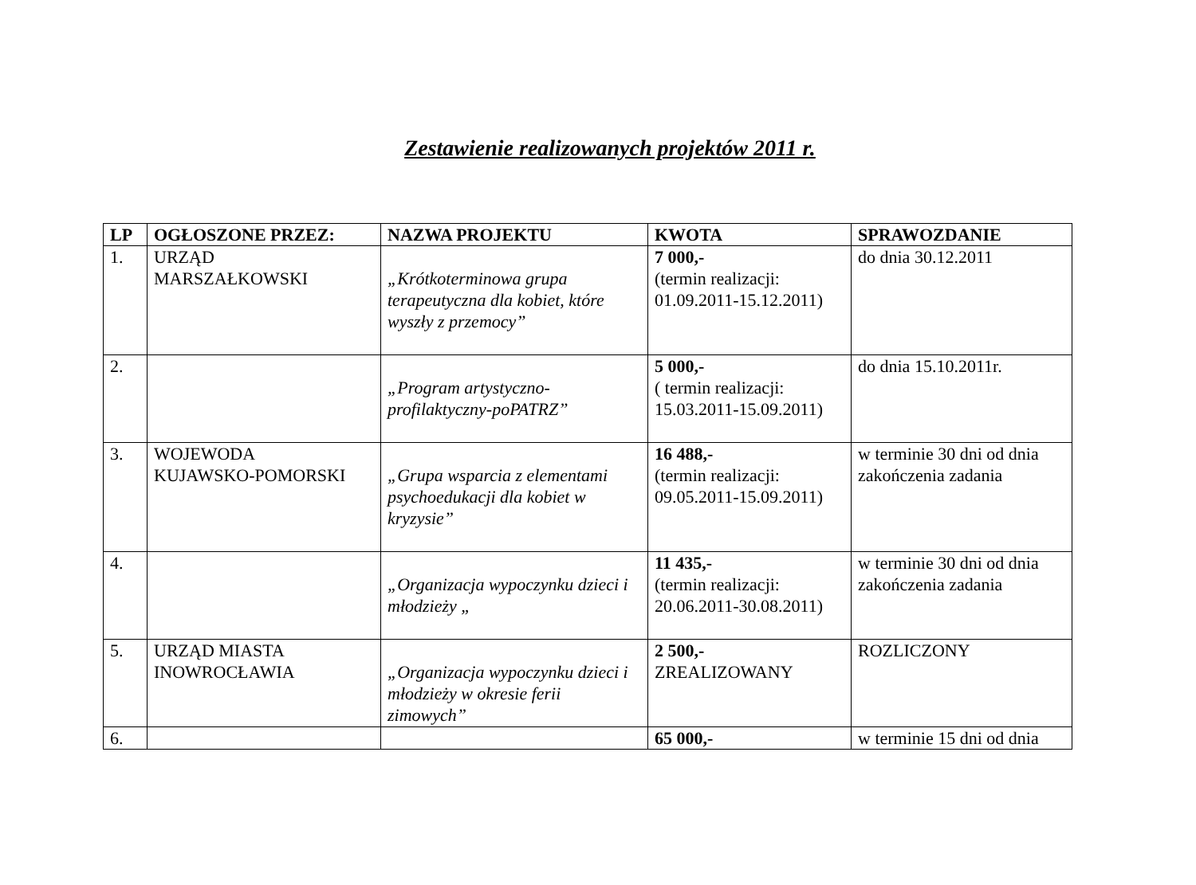Zestawienie realizowanych projektów 2011 r.
| LP | OGŁOSZONE PRZEZ: | NAZWA PROJEKTU | KWOTA | SPRAWOZDANIE |
| --- | --- | --- | --- | --- |
| 1. | URZĄD MARSZAŁKOWSKI | „Krótkoterminowa grupa terapeutyczna dla kobiet, które wyszły z przemocy” | 7 000,- (termin realizacji: 01.09.2011-15.12.2011) | do dnia 30.12.2011 |
| 2. | | „Program artystyczno-profilaktyczny-poPATRZ” | 5 000,- ( termin realizacji: 15.03.2011-15.09.2011) | do dnia 15.10.2011r. |
| 3. | WOJEWODA KUJAWSKO-POMORSKI | „Grupa wsparcia z elementami psychoedukacji dla kobiet w kryzysie” | 16 488,- (termin realizacji: 09.05.2011-15.09.2011) | w terminie 30 dni od dnia zakończenia zadania |
| 4. | | „Organizacja wypoczynku dzieci i młodzieży „ | 11 435,- (termin realizacji: 20.06.2011-30.08.2011) | w terminie 30 dni od dnia zakończenia zadania |
| 5. | URZĄD MIASTA INOWROCŁAWIA | „Organizacja wypoczynku dzieci i młodzieży w okresie ferii zimowych” | 2 500,- ZREALIZOWANY | ROZLICZONY |
| 6. | | | 65 000,- | w terminie 15 dni od dnia |